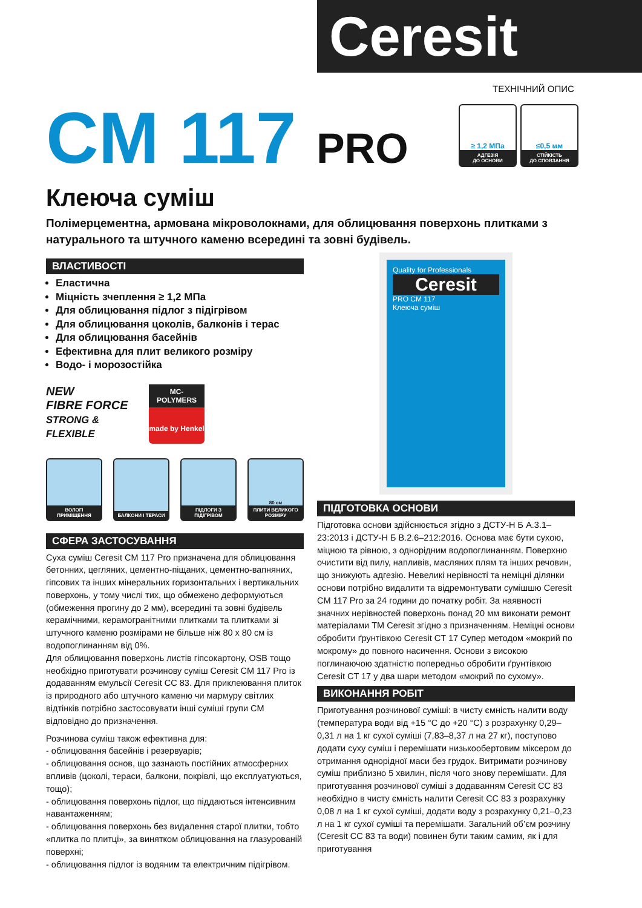Ceresit
ТЕХНІЧНИЙ ОПИС
≥ 1,2 МПа
АДГЕЗІЯ
ДО ОСНОВИ
≤0,5 мм
СТІЙКІСТЬ
ДО СПОВЗАННЯ
CM 117 PRO
Клеюча суміш
Полімерцементна, армована мікроволокнами, для облицювання поверхонь плитками з натурального та штучного каменю всередині та зовні будівель.
ВЛАСТИВОСТІ
Еластична
Міцність зчеплення ≥ 1,2 МПа
Для облицювання підлог з підігрівом
Для облицювання цоколів, балконів і терас
Для облицювання басейнів
Ефективна для плит великого розміру
Водо- і морозостійка
NEW
FIBRE FORCE
STRONG & FLEXIBLE
MC-POLYMERS
made by Henkel
ВОЛОГІ ПРИМІЩЕННЯ БАЛКОНИ І ТЕРАСИ ПІДЛОГИ З ПІДІГРІВОМ
80 см
ПЛИТИ ВЕЛИКОГО РОЗМІРУ
СФЕРА ЗАСТОСУВАННЯ
Суха суміш Ceresit CM 117 Pro призначена для облицювання бетонних, цегляних, цементно-піщаних, цементно-вапняних, гіпсових та інших мінеральних горизонтальних і вертикальних поверхонь, у тому числі тих, що обмежено деформуються (обмеження прогину до 2 мм), всередині та зовні будівель керамічними, керамогранітними плитками та плитками зі штучного каменю розмірами не більше ніж 80 х 80 см із водопоглинанням від 0%.
Для облицювання поверхонь листів гіпсокартону, OSB тощо необхідно приготувати розчинову суміш Ceresit CM 117 Pro із додаванням емульсії Ceresit CC 83. Для приклеювання плиток із природного або штучного каменю чи мармуру світлих відтінків потрібно застосовувати інші суміші групи CM відповідно до призначення.
Розчинова суміш також ефективна для:
- облицювання басейнів і резервуарів;
- облицювання основ, що зазнають постійних атмосферних впливів (цоколі, тераси, балкони, покрівлі, що експлуатуються, тощо);
- облицювання поверхонь підлог, що піддаються інтенсивним навантаженням;
- облицювання поверхонь без видалення старої плитки, тобто «плитка по плитці», за винятком облицювання на глазурованій поверхні;
- облицювання підлог із водяним та електричним підігрівом.
Quality for Professionals
Ceresit
PRO CM 117
Клеюча суміш
ПІДГОТОВКА ОСНОВИ
Підготовка основи здійснюється згідно з ДСТУ-Н Б А.3.1–23:2013 і ДСТУ-Н Б В.2.6–212:2016. Основа має бути сухою, міцною та рівною, з однорідним водопоглинанням. Поверхню очистити від пилу, напливів, масляних плям та інших речовин, що знижують адгезію. Невеликі нерівності та неміцні ділянки основи потрібно видалити та відремонтувати сумішшю Ceresit CM 117 Pro за 24 години до початку робіт. За наявності значних нерівностей поверхонь понад 20 мм виконати ремонт матеріалами ТМ Ceresit згідно з призначенням. Неміцні основи обробити ґрунтівкою Ceresit CT 17 Супер методом «мокрий по мокрому» до повного насичення. Основи з високою поглинаючою здатністю попередньо обробити ґрунтівкою Ceresit CT 17 у два шари методом «мокрий по сухому».
ВИКОНАННЯ РОБІТ
Приготування розчинової суміші: в чисту ємність налити воду (температура води від +15 °C до +20 °C) з розрахунку 0,29–0,31 л на 1 кг сухої суміші (7,83–8,37 л на 27 кг), поступово додати суху суміш і перемішати низькообертовим міксером до отримання однорідної маси без грудок. Витримати розчинову суміш приблизно 5 хвилин, після чого знову перемішати. Для приготування розчинової суміші з додаванням Ceresit CC 83 необхідно в чисту ємність налити Ceresit CC 83 з розрахунку 0,08 л на 1 кг сухої суміші, додати воду з розрахунку 0,21–0,23 л на 1 кг сухої суміші та перемішати. Загальний об’єм розчину (Ceresit CC 83 та води) повинен бути таким самим, як і для приготування